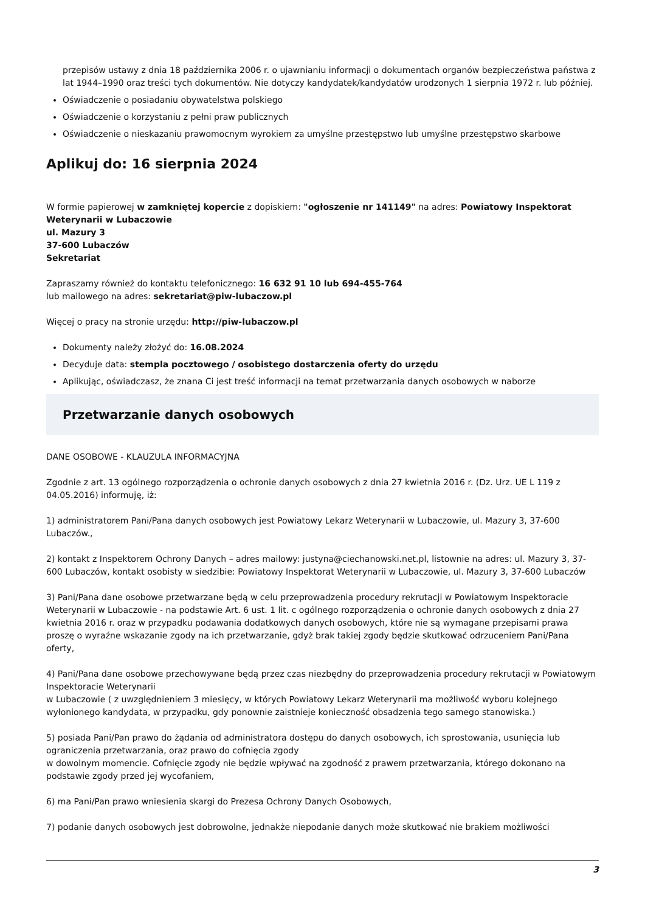przepisów ustawy z dnia 18 października 2006 r. o ujawnianiu informacji o dokumentach organów bezpieczeństwa państwa z lat 1944–1990 oraz treści tych dokumentów. Nie dotyczy kandydatek/kandydatów urodzonych 1 sierpnia 1972 r. lub później.
Oświadczenie o posiadaniu obywatelstwa polskiego
Oświadczenie o korzystaniu z pełni praw publicznych
Oświadczenie o nieskazaniu prawomocnym wyrokiem za umyślne przestępstwo lub umyślne przestępstwo skarbowe
Aplikuj do: 16 sierpnia 2024
W formie papierowej w zamkniętej kopercie z dopiskiem: "ogłoszenie nr 141149" na adres: Powiatowy Inspektorat Weterynarii w Lubaczowie
ul. Mazury 3
37-600 Lubaczów
Sekretariat
Zapraszamy również do kontaktu telefonicznego: 16 632 91 10 lub 694-455-764
lub mailowego na adres: sekretariat@piw-lubaczow.pl
Więcej o pracy na stronie urzędu: http://piw-lubaczow.pl
Dokumenty należy złożyć do: 16.08.2024
Decyduje data: stempla pocztowego / osobistego dostarczenia oferty do urzędu
Aplikując, oświadczasz, że znana Ci jest treść informacji na temat przetwarzania danych osobowych w naborze
Przetwarzanie danych osobowych
DANE OSOBOWE - KLAUZULA INFORMACYJNA
Zgodnie z art. 13 ogólnego rozporządzenia o ochronie danych osobowych z dnia 27 kwietnia 2016 r. (Dz. Urz. UE L 119 z 04.05.2016) informuję, iż:
1) administratorem Pani/Pana danych osobowych jest Powiatowy Lekarz Weterynarii w Lubaczowie, ul. Mazury 3, 37-600 Lubaczów.,
2) kontakt z Inspektorem Ochrony Danych – adres mailowy: justyna@ciechanowski.net.pl, listownie na adres: ul. Mazury 3, 37-600 Lubaczów, kontakt osobisty w siedzibie: Powiatowy Inspektorat Weterynarii w Lubaczowie, ul. Mazury 3, 37-600 Lubaczów
3) Pani/Pana dane osobowe przetwarzane będą w celu przeprowadzenia procedury rekrutacji w Powiatowym Inspektoracie Weterynarii w Lubaczowie - na podstawie Art. 6 ust. 1 lit. c ogólnego rozporządzenia o ochronie danych osobowych z dnia 27 kwietnia 2016 r. oraz w przypadku podawania dodatkowych danych osobowych, które nie są wymagane przepisami prawa proszę o wyraźne wskazanie zgody na ich przetwarzanie, gdyż brak takiej zgody będzie skutkować odrzuceniem Pani/Pana oferty,
4) Pani/Pana dane osobowe przechowywane będą przez czas niezbędny do przeprowadzenia procedury rekrutacji w Powiatowym Inspektoracie Weterynarii
w Lubaczowie ( z uwzględnieniem 3 miesięcy, w których Powiatowy Lekarz Weterynarii ma możliwość wyboru kolejnego wyłonionego kandydata, w przypadku, gdy ponownie zaistnieje konieczność obsadzenia tego samego stanowiska.)
5) posiada Pani/Pan prawo do żądania od administratora dostępu do danych osobowych, ich sprostowania, usunięcia lub ograniczenia przetwarzania, oraz prawo do cofnięcia zgody
w dowolnym momencie. Cofnięcie zgody nie będzie wpływać na zgodność z prawem przetwarzania, którego dokonano na podstawie zgody przed jej wycofaniem,
6) ma Pani/Pan prawo wniesienia skargi do Prezesa Ochrony Danych Osobowych,
7) podanie danych osobowych jest dobrowolne, jednakże niepodanie danych może skutkować nie brakiem możliwości
3